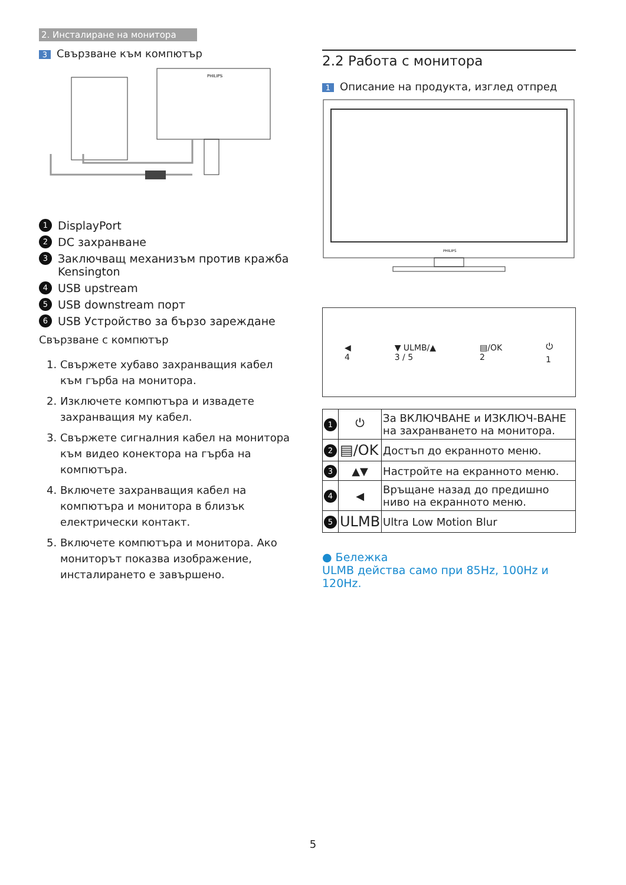2. Инсталиране на монитора
3 Свързване към компютър
PHILIPS
1 DisplayPort
2 DC захранване
3 Заключващ механизъм против кражба Kensington
4 USB upstream
5 USB downstream порт
6 USB Устройство за бързо зареждане
Свързване с компютър
1. Свържете хубаво захранващия кабел към гърба на монитора.
2. Изключете компютъра и извадете захранващия му кабел.
3. Свържете сигналния кабел на монитора към видео конектора на гърба на компютъра.
4. Включете захранващия кабел на компютъра и монитора в близък електрически контакт.
5. Включете компютъра и монитора. Ако мониторът показва изображение, инсталирането е завършено.
2.2 Работа с монитора
1 Описание на продукта, изглед отпред
PHILIPS
◀
4 ▼ ULMB/▲
3 / 5 ▤/OK
2 ⏻
1
| 1 | ⏻ | За ВКЛЮЧВАНЕ и ИЗКЛЮЧ-ВАНЕ на захранването на монитора. |
| 2 | ▤/OK | Достъп до екранното меню. |
| 3 | ▲▼ | Настройте на екранното меню. |
| 4 | ◀ | Връщане назад до предишно ниво на екранното меню. |
| 5 | ULMB | Ultra Low Motion Blur |
● Бележка
ULMB действа само при 85Hz, 100Hz и 120Hz.
5